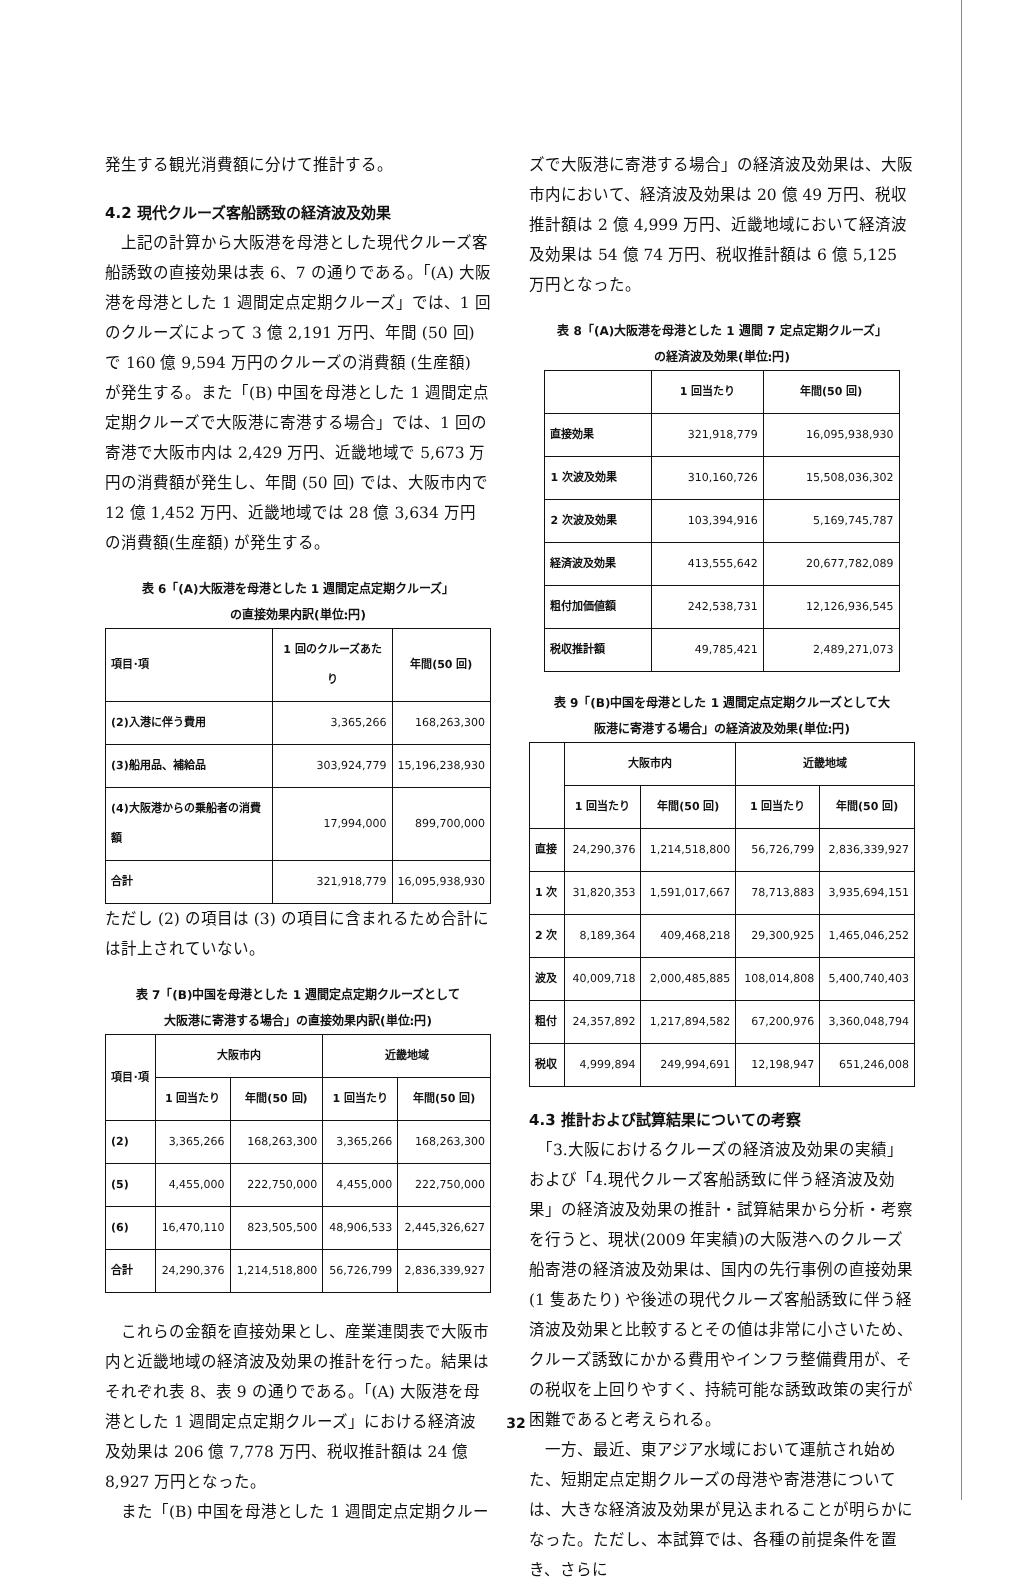発生する観光消費額に分けて推計する。
4.2 現代クルーズ客船誘致の経済波及効果
　上記の計算から大阪港を母港とした現代クルーズ客船誘致の直接効果は表 6、7 の通りである。「(A) 大阪港を母港とした 1 週間定点定期クルーズ」では、1 回のクルーズによって 3 億 2,191 万円、年間 (50 回) で 160 億 9,594 万円のクルーズの消費額 (生産額) が発生する。また「(B) 中国を母港とした 1 週間定点定期クルーズで大阪港に寄港する場合」では、1 回の寄港で大阪市内は 2,429 万円、近畿地域で 5,673 万円の消費額が発生し、年間 (50 回) では、大阪市内で 12 億 1,452 万円、近畿地域では 28 億 3,634 万円の消費額(生産額) が発生する。
表 6「(A)大阪港を母港とした 1 週間定点定期クルーズ」
の直接効果内訳(単位:円)
| 項目･項 | 1 回のクルーズあたり | 年間(50 回) |
| --- | --- | --- |
| (2)入港に伴う費用 | 3,365,266 | 168,263,300 |
| (3)船用品、補給品 | 303,924,779 | 15,196,238,930 |
| (4)大阪港からの乗船者の消費額 | 17,994,000 | 899,700,000 |
| 合計 | 321,918,779 | 16,095,938,930 |
ただし (2) の項目は (3) の項目に含まれるため合計には計上されていない。
表 7「(B)中国を母港とした 1 週間定点定期クルーズとして
大阪港に寄港する場合」の直接効果内訳(単位:円)
| 項目･項 | 大阪市内 | | 近畿地域 | |
| --- | --- | --- | --- | --- |
| | 1 回当たり | 年間(50 回) | 1 回当たり | 年間(50 回) |
| (2) | 3,365,266 | 168,263,300 | 3,365,266 | 168,263,300 |
| (5) | 4,455,000 | 222,750,000 | 4,455,000 | 222,750,000 |
| (6) | 16,470,110 | 823,505,500 | 48,906,533 | 2,445,326,627 |
| 合計 | 24,290,376 | 1,214,518,800 | 56,726,799 | 2,836,339,927 |
　これらの金額を直接効果とし、産業連関表で大阪市内と近畿地域の経済波及効果の推計を行った。結果はそれぞれ表 8、表 9 の通りである。「(A) 大阪港を母港とした 1 週間定点定期クルーズ」における経済波及効果は 206 億 7,778 万円、税収推計額は 24 億 8,927 万円となった。
　また「(B) 中国を母港とした 1 週間定点定期クルー
ズで大阪港に寄港する場合」の経済波及効果は、大阪市内において、経済波及効果は 20 億 49 万円、税収推計額は 2 億 4,999 万円、近畿地域において経済波及効果は 54 億 74 万円、税収推計額は 6 億 5,125 万円となった。
表 8「(A)大阪港を母港とした 1 週間 7 定点定期クルーズ」
の経済波及効果(単位:円)
| | 1 回当たり | 年間(50 回) |
| --- | --- | --- |
| 直接効果 | 321,918,779 | 16,095,938,930 |
| 1 次波及効果 | 310,160,726 | 15,508,036,302 |
| 2 次波及効果 | 103,394,916 | 5,169,745,787 |
| 経済波及効果 | 413,555,642 | 20,677,782,089 |
| 粗付加価値額 | 242,538,731 | 12,126,936,545 |
| 税収推計額 | 49,785,421 | 2,489,271,073 |
表 9「(B)中国を母港とした 1 週間定点定期クルーズとして大
阪港に寄港する場合」の経済波及効果(単位:円)
| | 大阪市内 | | 近畿地域 | |
| --- | --- | --- | --- | --- |
| | 1 回当たり | 年間(50 回) | 1 回当たり | 年間(50 回) |
| 直接 | 24,290,376 | 1,214,518,800 | 56,726,799 | 2,836,339,927 |
| 1 次 | 31,820,353 | 1,591,017,667 | 78,713,883 | 3,935,694,151 |
| 2 次 | 8,189,364 | 409,468,218 | 29,300,925 | 1,465,046,252 |
| 波及 | 40,009,718 | 2,000,485,885 | 108,014,808 | 5,400,740,403 |
| 粗付 | 24,357,892 | 1,217,894,582 | 67,200,976 | 3,360,048,794 |
| 税収 | 4,999,894 | 249,994,691 | 12,198,947 | 651,246,008 |
4.3 推計および試算結果についての考察
　「3.大阪におけるクルーズの経済波及効果の実績」および「4.現代クルーズ客船誘致に伴う経済波及効果」の経済波及効果の推計・試算結果から分析・考察を行うと、現状(2009 年実績)の大阪港へのクルーズ船寄港の経済波及効果は、国内の先行事例の直接効果 (1 隻あたり) や後述の現代クルーズ客船誘致に伴う経済波及効果と比較するとその値は非常に小さいため、クルーズ誘致にかかる費用やインフラ整備費用が、その税収を上回りやすく、持続可能な誘致政策の実行が困難であると考えられる。
　一方、最近、東アジア水域において運航され始めた、短期定点定期クルーズの母港や寄港港については、大きな経済波及効果が見込まれることが明らかになった。ただし、本試算では、各種の前提条件を置き、さらに
32